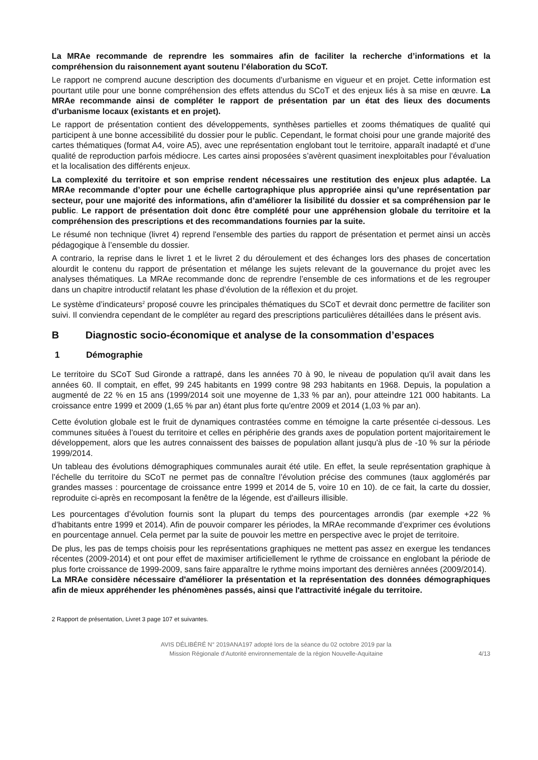La MRAe recommande de reprendre les sommaires afin de faciliter la recherche d’informations et la compréhension du raisonnement ayant soutenu l’élaboration du SCoT.
Le rapport ne comprend aucune description des documents d’urbanisme en vigueur et en projet. Cette information est pourtant utile pour une bonne compréhension des effets attendus du SCoT et des enjeux liés à sa mise en œuvre. La MRAe recommande ainsi de compléter le rapport de présentation par un état des lieux des documents d'urbanisme locaux (existants et en projet).
Le rapport de présentation contient des développements, synthèses partielles et zooms thématiques de qualité qui participent à une bonne accessibilité du dossier pour le public. Cependant, le format choisi pour une grande majorité des cartes thématiques (format A4, voire A5), avec une représentation englobant tout le territoire, apparaît inadapté et d’une qualité de reproduction parfois médiocre. Les cartes ainsi proposées s’avèrent quasiment inexploitables pour l’évaluation et la localisation des différents enjeux.
La complexité du territoire et son emprise rendent nécessaires une restitution des enjeux plus adaptée. La MRAe recommande d’opter pour une échelle cartographique plus appropriée ainsi qu’une représentation par secteur, pour une majorité des informations, afin d’améliorer la lisibilité du dossier et sa compréhension par le public. Le rapport de présentation doit donc être complété pour une appréhension globale du territoire et la compréhension des prescriptions et des recommandations fournies par la suite.
Le résumé non technique (livret 4) reprend l'ensemble des parties du rapport de présentation et permet ainsi un accès pédagogique à l’ensemble du dossier.
A contrario, la reprise dans le livret 1 et le livret 2 du déroulement et des échanges lors des phases de concertation alourdit le contenu du rapport de présentation et mélange les sujets relevant de la gouvernance du projet avec les analyses thématiques. La MRAe recommande donc de reprendre l’ensemble de ces informations et de les regrouper dans un chapitre introductif relatant les phase d’évolution de la réflexion et du projet.
Le système d’indicateurs<sup>2</sup> proposé couvre les principales thématiques du SCoT et devrait donc permettre de faciliter son suivi. Il conviendra cependant de le compléter au regard des prescriptions particulières détaillées dans le présent avis.
B Diagnostic socio-économique et analyse de la consommation d’espaces
1 Démographie
Le territoire du SCoT Sud Gironde a rattrapé, dans les années 70 à 90, le niveau de population qu'il avait dans les années 60. Il comptait, en effet, 99 245 habitants en 1999 contre 98 293 habitants en 1968. Depuis, la population a augmenté de 22 % en 15 ans (1999/2014 soit une moyenne de 1,33 % par an), pour atteindre 121 000 habitants. La croissance entre 1999 et 2009 (1,65 % par an) étant plus forte qu'entre 2009 et 2014 (1,03 % par an).
Cette évolution globale est le fruit de dynamiques contrastées comme en témoigne la carte présentée ci-dessous. Les communes situées à l'ouest du territoire et celles en périphérie des grands axes de population portent majoritairement le développement, alors que les autres connaissent des baisses de population allant jusqu'à plus de -10 % sur la période 1999/2014.
Un tableau des évolutions démographiques communales aurait été utile. En effet, la seule représentation graphique à l’échelle du territoire du SCoT ne permet pas de connaître l’évolution précise des communes (taux agglomérés par grandes masses : pourcentage de croissance entre 1999 et 2014 de 5, voire 10 en 10). de ce fait, la carte du dossier, reproduite ci-après en recomposant la fenêtre de la légende, est d'ailleurs illisible.
Les pourcentages d’évolution fournis sont la plupart du temps des pourcentages arrondis (par exemple +22 % d’habitants entre 1999 et 2014). Afin de pouvoir comparer les périodes, la MRAe recommande d’exprimer ces évolutions en pourcentage annuel. Cela permet par la suite de pouvoir les mettre en perspective avec le projet de territoire.
De plus, les pas de temps choisis pour les représentations graphiques ne mettent pas assez en exergue les tendances récentes (2009-2014) et ont pour effet de maximiser artificiellement le rythme de croissance en englobant la période de plus forte croissance de 1999-2009, sans faire apparaître le rythme moins important des dernières années (2009/2014).
La MRAe considère nécessaire d'améliorer la présentation et la représentation des données démographiques afin de mieux appréhender les phénomènes passés, ainsi que l'attractivité inégale du territoire.
2 Rapport de présentation, Livret 3 page 107 et suivantes.
AVIS DÉLIBÉRÉ N° 2019ANA197 adopté lors de la séance du 02 octobre 2019 par la
Mission Régionale d’Autorité environnementale de la région Nouvelle-Aquitaine
4/13